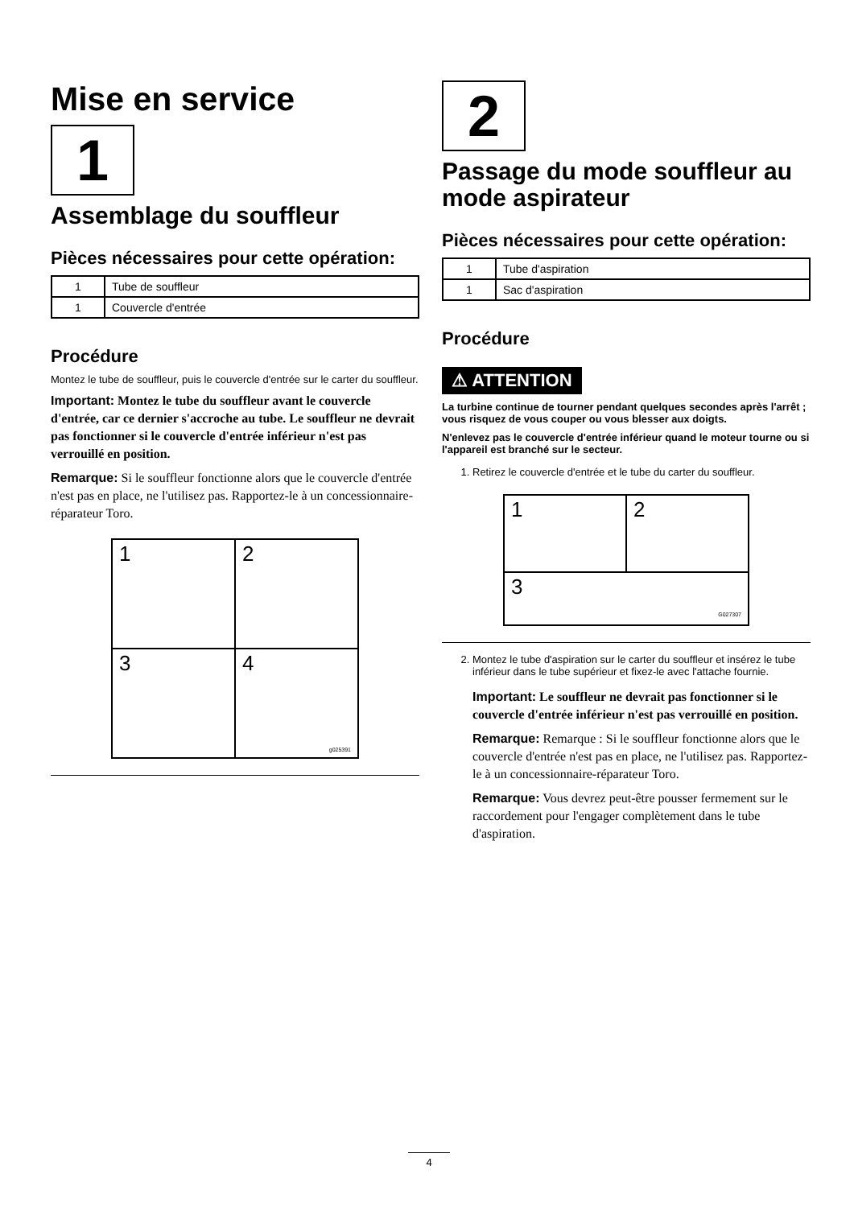Mise en service
1
Assemblage du souffleur
Pièces nécessaires pour cette opération:
| 1 | Tube de souffleur |
| 1 | Couvercle d'entrée |
Procédure
Montez le tube de souffleur, puis le couvercle d'entrée sur le carter du souffleur.
Important: Montez le tube du souffleur avant le couvercle d'entrée, car ce dernier s'accroche au tube. Le souffleur ne devrait pas fonctionner si le couvercle d'entrée inférieur n'est pas verrouillé en position.
Remarque: Si le souffleur fonctionne alors que le couvercle d'entrée n'est pas en place, ne l'utilisez pas. Rapportez-le à un concessionnaire-réparateur Toro.
1
2
3
4
g025391
2
Passage du mode souffleur au mode aspirateur
Pièces nécessaires pour cette opération:
| 1 | Tube d'aspiration |
| 1 | Sac d'aspiration |
Procédure
⚠ ATTENTION
La turbine continue de tourner pendant quelques secondes après l'arrêt ; vous risquez de vous couper ou vous blesser aux doigts.
N'enlevez pas le couvercle d'entrée inférieur quand le moteur tourne ou si l'appareil est branché sur le secteur.
1. Retirez le couvercle d'entrée et le tube du carter du souffleur.
1
2
3 G027307
2. Montez le tube d'aspiration sur le carter du souffleur et insérez le tube inférieur dans le tube supérieur et fixez-le avec l'attache fournie.
Important: Le souffleur ne devrait pas fonctionner si le couvercle d'entrée inférieur n'est pas verrouillé en position.
Remarque: Remarque : Si le souffleur fonctionne alors que le couvercle d'entrée n'est pas en place, ne l'utilisez pas. Rapportez-le à un concessionnaire-réparateur Toro.
Remarque: Vous devrez peut-être pousser fermement sur le raccordement pour l'engager complètement dans le tube d'aspiration.
4